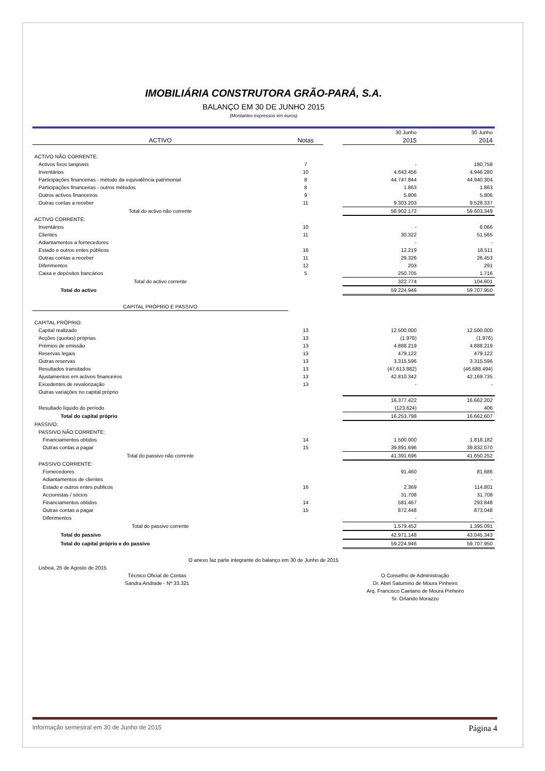IMOBILIÁRIA CONSTRUTORA GRÃO-PARÁ, S.A.
BALANÇO EM 30 DE JUNHO 2015
(Montantes expressos em euros)
| | | | 30 Junho | 30 Junho |
| ACTIVO | Notas | | 2015 | 2014 |
| ACTIVO NÃO CORRENTE: | | | | |
| Activos fixos tangiveis | 7 | | - | 180.758 |
| Inventários | 10 | | 4.843.456 | 4.946.280 |
| Participações financeiras - método da equivalência patrimonial | 8 | | 44.747.844 | 44.940.304 |
| Participações financeiras - outros métodos | 8 | | 1.863 | 1.863 |
| Outros activos financeiros | 9 | | 5.806 | 5.806 |
| Outras contas a receber | 11 | | 9.303.203 | 9.528.337 |
| Total do activo não corrente | | | 58.902.172 | 59.603.349 |
| ACTIVO CORRENTE: | | | | |
| Inventários | 10 | | - | 6.066 |
| Clientes | 11 | | 30.322 | 51.565 |
| Adiantamentos a fornecedores | | | - | - |
| Estado e outros entes públicos | 16 | | 12.219 | 18.511 |
| Outras contas a receber | 11 | | 29.326 | 26.453 |
| Diferimentos | 12 | | 203 | 291 |
| Caixa e depósitos bancários | 5 | | 250.705 | 1.716 |
| Total do activo corrente | | | 322.774 | 104.601 |
| Total do activo | | | 59.224.946 | 59.707.950 |
| CAPITAL PRÓPRIO E PASSIVO | | | | |
| CAPITAL PRÓPRIO: | | | | |
| Capital realizado | 13 | | 12.500.000 | 12.500.000 |
| Acções (quotas) próprias | 13 | | (1.976) | (1.976) |
| Prémios de emissão | 13 | | 4.888.219 | 4.888.219 |
| Reservas legais | 13 | | 479.122 | 479.122 |
| Outras reservas | 13 | | 3.315.596 | 3.315.596 |
| Resultados transitados | 13 | | (47.613.882) | (46.688.494) |
| Ajustamentos em activos financeiros | 13 | | 42.810.342 | 42.169.735 |
| Excedentes de revalorização | 13 | | - | - |
| Outras variações no capital próprio | | | | |
| | | | 16.377.422 | 16.662.202 |
| Resultado líquido do período | | | (123.624) | 406 |
| Total do capital próprio | | | 16.253.798 | 16.662.607 |
| PASSIVO: | | | | |
| PASSIVO NÃO CORRENTE: | | | | |
| Financiamentos obtidos | 14 | | 1.500.000 | 1.818.182 |
| Outras contas a pagar | 15 | | 39.891.696 | 39.832.070 |
| Total do passivo não corrente | | | 41.391.696 | 41.650.252 |
| PASSIVO CORRENTE: | | | | |
| Fornecedores | | | 91.460 | 81.686 |
| Adiantamentos de clientes | | | - | - |
| Estado e outros entes publicos | 16 | | 2.369 | 114.801 |
| Accionistas / sócios | | | 31.708 | 31.708 |
| Financiamentos obtidos | 14 | | 581.467 | 293.848 |
| Outras contas a pagar | 15 | | 872.448 | 873.048 |
| Diferimentos | | | - | - |
| Total do passivo corrente | | | 1.579.452 | 1.395.091 |
| Total do passivo | | | 42.971.148 | 43.045.343 |
| Total do capital próprio e do passivo | | | 59.224.946 | 59.707.950 |
O anexo faz parte integrante do balanço em 30 de Junho de 2015
Lisboa, 25 de Agosto de 2015
Técnico Oficial de Contas
Sandra Andrade - Nº 33.321
O Conselho de Administração
Dr. Abel Saturnino de Moura Pinheiro
Arq. Francisco Caetano de Moura Pinheiro
Sr. Orlando Morazzo
Informação semestral em 30 de Junho de 2015 Página 4